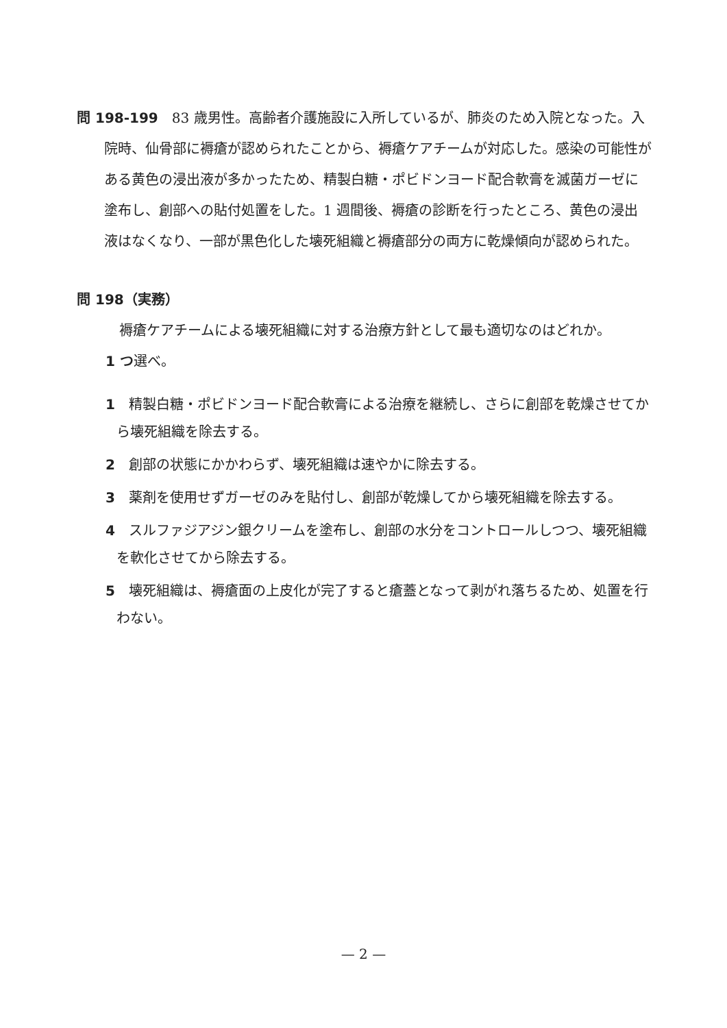問 198-199　83 歳男性。高齢者介護施設に入所しているが、肺炎のため入院となった。入院時、仙骨部に褥瘡が認められたことから、褥瘡ケアチームが対応した。感染の可能性がある黄色の浸出液が多かったため、精製白糖・ポビドンヨード配合軟膏を滅菌ガーゼに塗布し、創部への貼付処置をした。1 週間後、褥瘡の診断を行ったところ、黄色の浸出液はなくなり、一部が黒色化した壊死組織と褥瘡部分の両方に乾燥傾向が認められた。
問 198（実務）
　褥瘡ケアチームによる壊死組織に対する治療方針として最も適切なのはどれか。
1 つ選べ。
1　精製白糖・ポビドンヨード配合軟膏による治療を継続し、さらに創部を乾燥させてから壊死組織を除去する。
2　創部の状態にかかわらず、壊死組織は速やかに除去する。
3　薬剤を使用せずガーゼのみを貼付し、創部が乾燥してから壊死組織を除去する。
4　スルファジアジン銀クリームを塗布し、創部の水分をコントロールしつつ、壊死組織を軟化させてから除去する。
5　壊死組織は、褥瘡面の上皮化が完了すると瘡蓋となって剥がれ落ちるため、処置を行わない。
— 2 —